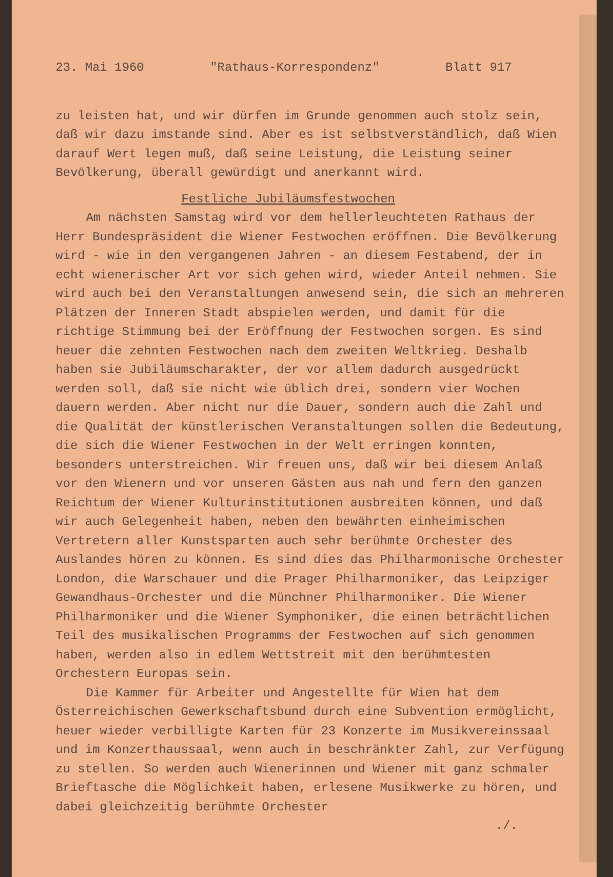23. Mai 1960 "Rathaus-Korrespondenz" Blatt 917
zu leisten hat, und wir dürfen im Grunde genommen auch stolz sein, daß wir dazu imstande sind. Aber es ist selbstverständlich, daß Wien darauf Wert legen muß, daß seine Leistung, die Leistung seiner Bevölkerung, überall gewürdigt und anerkannt wird.
Festliche Jubiläumsfestwochen
Am nächsten Samstag wird vor dem hellerleuchteten Rathaus der Herr Bundespräsident die Wiener Festwochen eröffnen. Die Bevölkerung wird - wie in den vergangenen Jahren - an diesem Festabend, der in echt wienerischer Art vor sich gehen wird, wieder Anteil nehmen. Sie wird auch bei den Veranstaltungen anwesend sein, die sich an mehreren Plätzen der Inneren Stadt abspielen werden, und damit für die richtige Stimmung bei der Eröffnung der Festwochen sorgen. Es sind heuer die zehnten Festwochen nach dem zweiten Weltkrieg. Deshalb haben sie Jubiläumscharakter, der vor allem dadurch ausgedrückt werden soll, daß sie nicht wie üblich drei, sondern vier Wochen dauern werden. Aber nicht nur die Dauer, sondern auch die Zahl und die Qualität der künstlerischen Veranstaltungen sollen die Bedeutung, die sich die Wiener Festwochen in der Welt erringen konnten, besonders unterstreichen. Wir freuen uns, daß wir bei diesem Anlaß vor den Wienern und vor unseren Gästen aus nah und fern den ganzen Reichtum der Wiener Kulturinstitutionen ausbreiten können, und daß wir auch Gelegenheit haben, neben den bewährten einheimischen Vertretern aller Kunstsparten auch sehr berühmte Orchester des Auslandes hören zu können. Es sind dies das Philharmonische Orchester London, die Warschauer und die Prager Philharmoniker, das Leipziger Gewandhaus-Orchester und die Münchner Philharmoniker. Die Wiener Philharmoniker und die Wiener Symphoniker, die einen beträchtlichen Teil des musikalischen Programms der Festwochen auf sich genommen haben, werden also in edlem Wettstreit mit den berühmtesten Orchestern Europas sein.
Die Kammer für Arbeiter und Angestellte für Wien hat dem Österreichischen Gewerkschaftsbund durch eine Subvention ermöglicht, heuer wieder verbilligte Karten für 23 Konzerte im Musikvereinssaal und im Konzerthaussaal, wenn auch in beschränkter Zahl, zur Verfügung zu stellen. So werden auch Wienerinnen und Wiener mit ganz schmaler Brieftasche die Möglichkeit haben, erlesene Musikwerke zu hören, und dabei gleichzeitig berühmte Orchester
./.